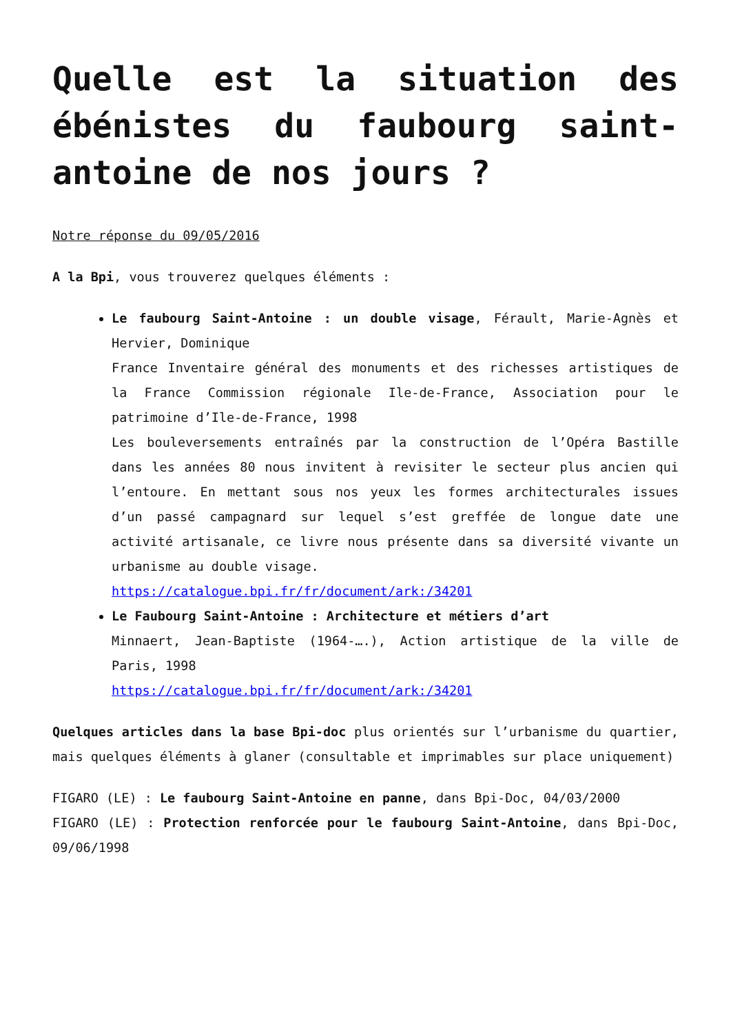Quelle est la situation des ébénistes du faubourg saint-antoine de nos jours ?
Notre réponse du 09/05/2016
A la Bpi, vous trouverez quelques éléments :
Le faubourg Saint-Antoine : un double visage, Férault, Marie-Agnès et Hervier, Dominique
France Inventaire général des monuments et des richesses artistiques de la France Commission régionale Ile-de-France, Association pour le patrimoine d’Ile-de-France, 1998
Les bouleversements entraînés par la construction de l’Opéra Bastille dans les années 80 nous invitent à revisiter le secteur plus ancien qui l’entoure. En mettant sous nos yeux les formes architecturales issues d’un passé campagnard sur lequel s’est greffée de longue date une activité artisanale, ce livre nous présente dans sa diversité vivante un urbanisme au double visage.
https://catalogue.bpi.fr/fr/document/ark:/34201
Le Faubourg Saint-Antoine : Architecture et métiers d’art
Minnaert, Jean-Baptiste (1964-….), Action artistique de la ville de Paris, 1998
https://catalogue.bpi.fr/fr/document/ark:/34201
Quelques articles dans la base Bpi-doc plus orientés sur l’urbanisme du quartier, mais quelques éléments à glaner (consultable et imprimables sur place uniquement)
FIGARO (LE) : Le faubourg Saint-Antoine en panne, dans Bpi-Doc, 04/03/2000
FIGARO (LE) : Protection renforcée pour le faubourg Saint-Antoine, dans Bpi-Doc, 09/06/1998